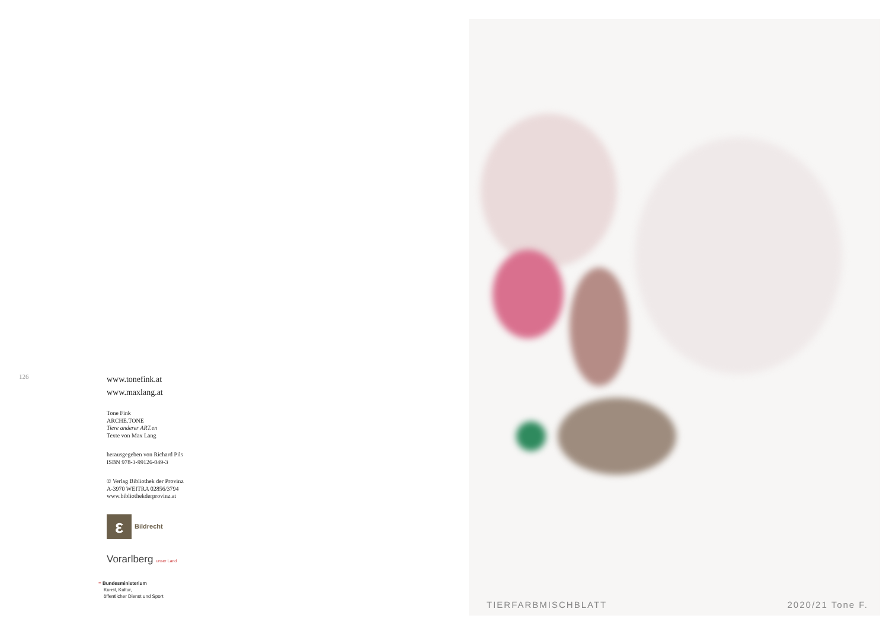126
www.tonefink.at
www.maxlang.at
Tone Fink
ARCHE.TONE
Tiere anderer ART.en
Texte von Max Lang
herausgegeben von Richard Pils
ISBN 978-3-99126-049-3
© Verlag Bibliothek der Provinz
A-3970 WEITRA 02856/3794
www.bibliothekderprovinz.at
ε
Bildrecht
Vorarlberg unser Land
= Bundesministerium
Kunst, Kultur,
öffentlicher Dienst und Sport
TIERFARBMISCHBLATT 2020/21 Tone F.